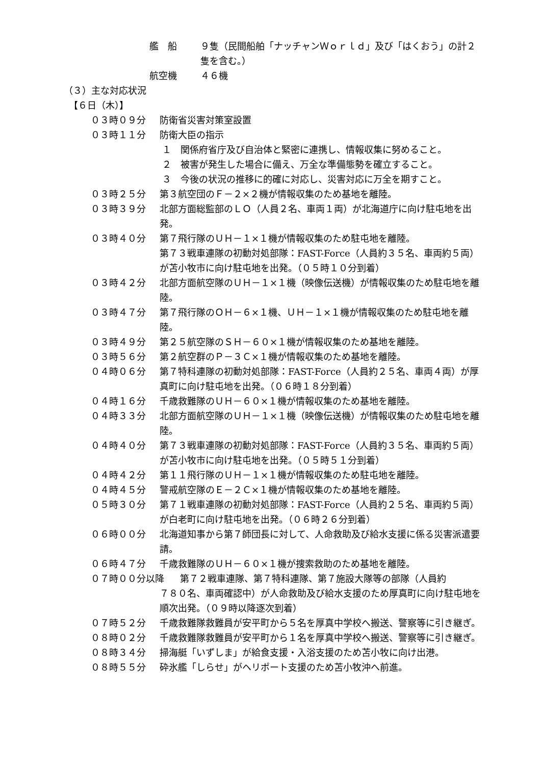艦　船 ９隻（民間船舶「ナッチャンＷｏｒｌｄ」及び「はくおう」の計２隻を含む。）
航空機 ４６機
（３）主な対応状況
【６日（木）】
０３時０９分 防衛省災害対策室設置
０３時１１分 防衛大臣の指示
１　関係府省庁及び自治体と緊密に連携し、情報収集に努めること。
２　被害が発生した場合に備え、万全な準備態勢を確立すること。
３　今後の状況の推移に的確に対応し、災害対応に万全を期すこと。
０３時２５分 第３航空団のＦ－２×２機が情報収集のため基地を離陸。
０３時３９分 北部方面総監部のＬＯ（人員２名、車両１両）が北海道庁に向け駐屯地を出発。
０３時４０分 第７飛行隊のＵＨ－１×１機が情報収集のため駐屯地を離陸。
第７３戦車連隊の初動対処部隊：FAST-Force（人員約３５名、車両約５両）が苫小牧市に向け駐屯地を出発。（０５時１０分到着）
０３時４２分 北部方面航空隊のＵＨ－１×１機（映像伝送機）が情報収集のため駐屯地を離陸。
０３時４７分 第７飛行隊のＯＨ－６×１機、ＵＨ－１×１機が情報収集のため駐屯地を離陸。
０３時４９分 第２５航空隊のＳＨ－６０×１機が情報収集のため基地を離陸。
０３時５６分 第２航空群のＰ－３Ｃ×１機が情報収集のため基地を離陸。
０４時０６分 第７特科連隊の初動対処部隊：FAST-Force（人員約２５名、車両４両）が厚真町に向け駐屯地を出発。（０６時１８分到着）
０４時１６分 千歳救難隊のＵＨ－６０×１機が情報収集のため基地を離陸。
０４時３３分 北部方面航空隊のＵＨ－１×１機（映像伝送機）が情報収集のため駐屯地を離陸。
０４時４０分 第７３戦車連隊の初動対処部隊：FAST-Force（人員約３５名、車両約５両）が苫小牧市に向け駐屯地を出発。（０５時５１分到着）
０４時４２分 第１１飛行隊のＵＨ－１×１機が情報収集のため駐屯地を離陸。
０４時４５分 警戒航空隊のＥ－２Ｃ×１機が情報収集のため基地を離陸。
０５時３０分 第７１戦車連隊の初動対処部隊：FAST-Force（人員約２５名、車両約５両）が白老町に向け駐屯地を出発。（０６時２６分到着）
０６時００分 北海道知事から第７師団長に対して、人命救助及び給水支援に係る災害派遣要請。
０６時４７分 千歳救難隊のＵＨ－６０×１機が捜索救助のため基地を離陸。
０７時００分以降 第７２戦車連隊、第７特科連隊、第７施設大隊等の部隊（人員約
７８０名、車両確認中）が人命救助及び給水支援のため厚真町に向け駐屯地を順次出発。（０９時以降逐次到着）
０７時５２分 千歳救難隊救難員が安平町から５名を厚真中学校へ搬送、警察等に引き継ぎ。
０８時０２分 千歳救難隊救難員が安平町から１名を厚真中学校へ搬送、警察等に引き継ぎ。
０８時３４分 掃海艇「いずしま」が給食支援・入浴支援のため苫小牧に向け出港。
０８時５５分 砕氷艦「しらせ」がヘリポート支援のため苫小牧沖へ前進。